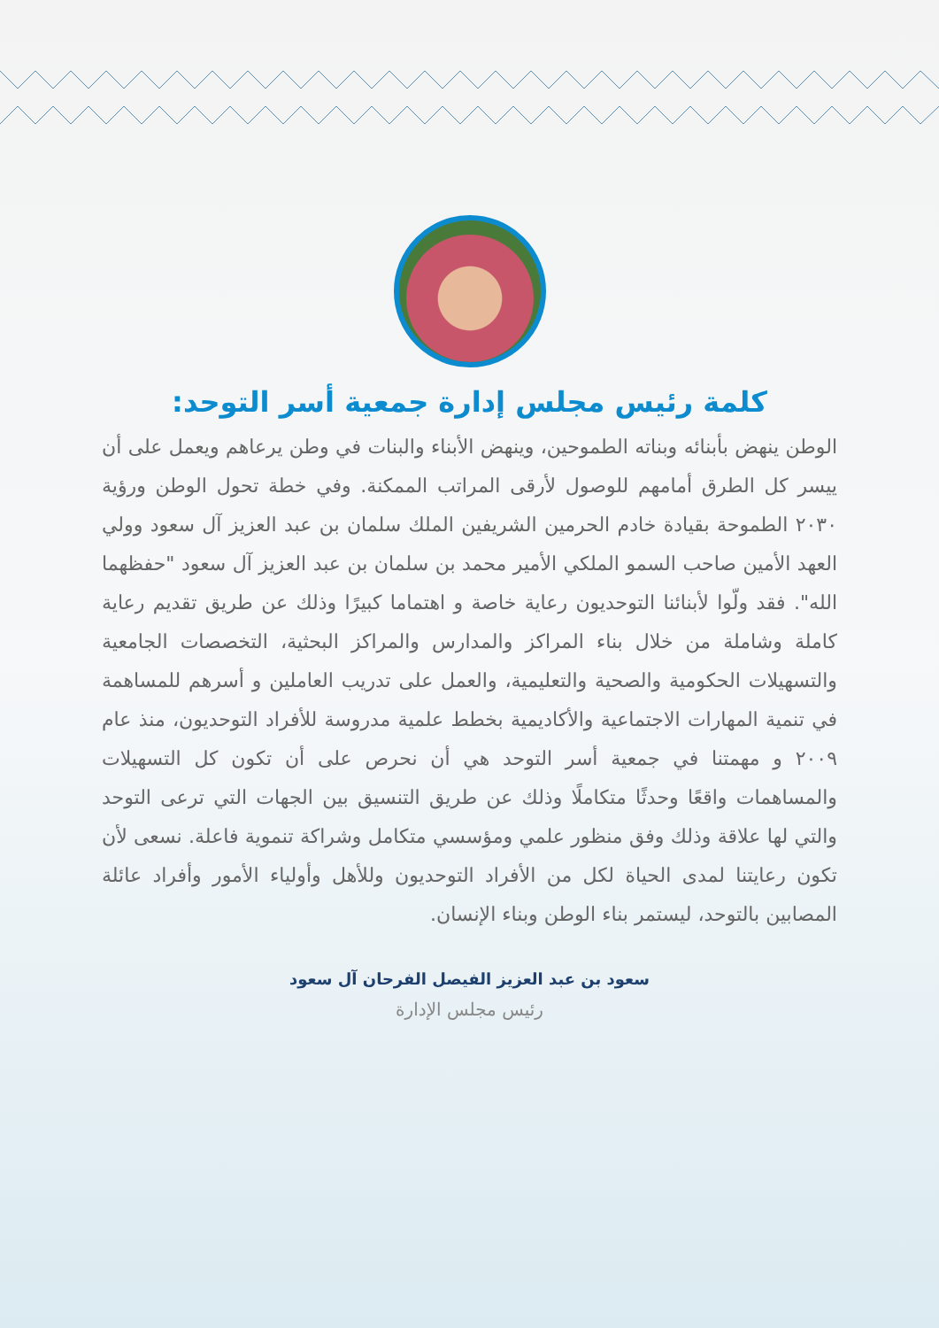كلمة رئيس مجلس إدارة جمعية أسر التوحد:
الوطن ينهض بأبنائه وبناته الطموحين، وينهض الأبناء والبنات في وطن يرعاهم ويعمل على أن ييسر كل الطرق أمامهم للوصول لأرقى المراتب الممكنة. وفي خطة تحول الوطن ورؤية ٢٠٣٠ الطموحة بقيادة خادم الحرمين الشريفين الملك سلمان بن عبد العزيز آل سعود وولي العهد الأمين صاحب السمو الملكي الأمير محمد بن سلمان بن عبد العزيز آل سعود "حفظهما الله". فقد ولّوا لأبنائنا التوحديون رعاية خاصة و اهتماما كبيرًا وذلك عن طريق تقديم رعاية كاملة وشاملة من خلال بناء المراكز والمدارس والمراكز البحثية، التخصصات الجامعية والتسهيلات الحكومية والصحية والتعليمية، والعمل على تدريب العاملين و أسرهم للمساهمة في تنمية المهارات الاجتماعية والأكاديمية بخطط علمية مدروسة للأفراد التوحديون، منذ عام ٢٠٠٩ و مهمتنا في جمعية أسر التوحد هي أن نحرص على أن تكون كل التسهيلات والمساهمات واقعًا وحدثًا متكاملًا وذلك عن طريق التنسيق بين الجهات التي ترعى التوحد والتي لها علاقة وذلك وفق منظور علمي ومؤسسي متكامل وشراكة تنموية فاعلة. نسعى لأن تكون رعايتنا لمدى الحياة لكل من الأفراد التوحديون وللأهل وأولياء الأمور وأفراد عائلة المصابين بالتوحد، ليستمر بناء الوطن وبناء الإنسان.
سعود بن عبد العزيز الفيصل الفرحان آل سعود
رئيس مجلس الإدارة